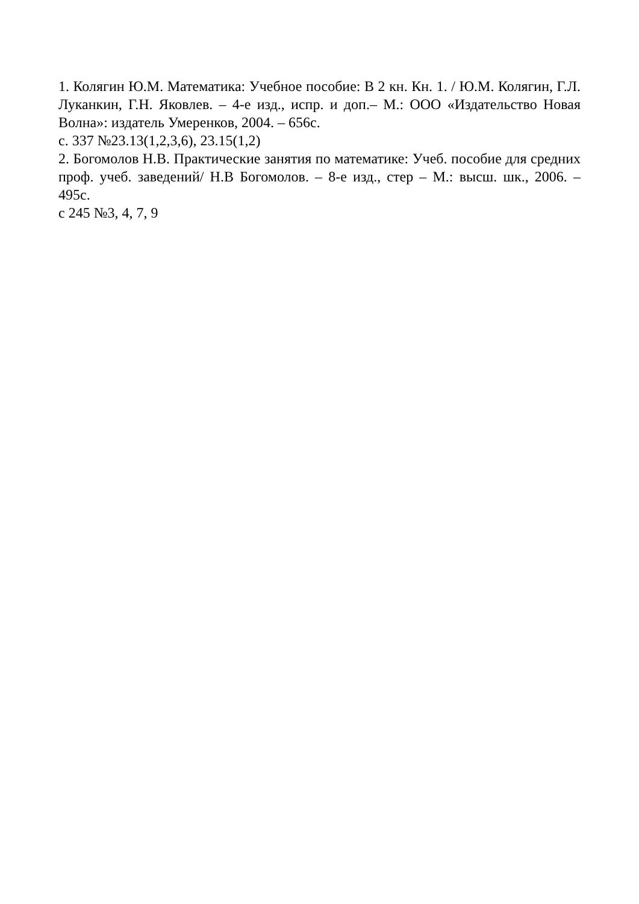1. Колягин Ю.М. Математика: Учебное пособие: В 2 кн. Кн. 1. / Ю.М. Колягин, Г.Л. Луканкин, Г.Н. Яковлев. – 4-е изд., испр. и доп.– М.: ООО «Издательство Новая Волна»: издатель Умеренков, 2004. – 656с.
с. 337 №23.13(1,2,3,6), 23.15(1,2)
2. Богомолов Н.В. Практические занятия по математике: Учеб. пособие для средних проф. учеб. заведений/ Н.В Богомолов. – 8-е изд., стер – М.: высш. шк., 2006. – 495с.
с 245 №3, 4, 7, 9